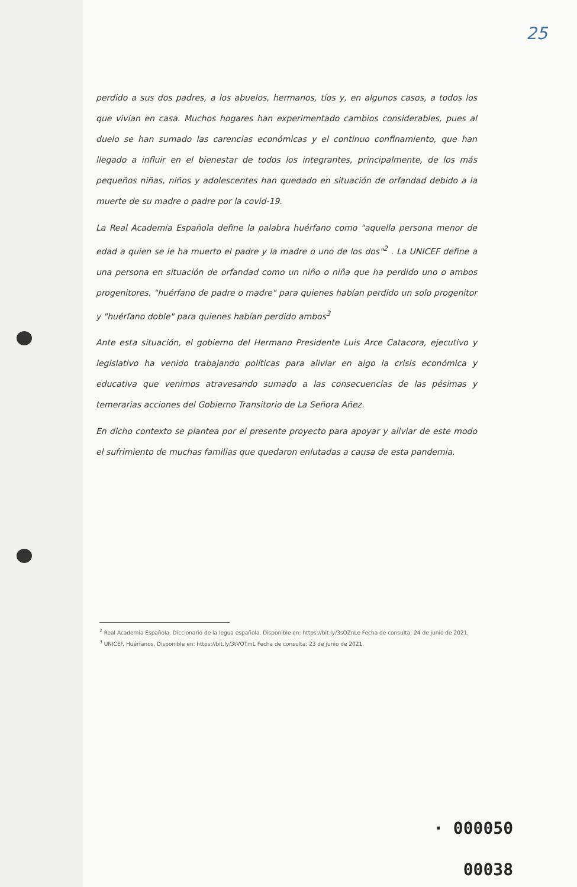25
perdido a sus dos padres, a los abuelos, hermanos, tíos y, en algunos casos, a todos los que vivían en casa. Muchos hogares han experimentado cambios considerables, pues al duelo se han sumado las carencias económicas y el continuo confinamiento, que han llegado a influir en el bienestar de todos los integrantes, principalmente, de los más pequeños niñas, niños y adolescentes han quedado en situación de orfandad debido a la muerte de su madre o padre por la covid-19.
La Real Academia Española define la palabra huérfano como "aquella persona menor de edad a quien se le ha muerto el padre y la madre o uno de los dos"<sup>2</sup> . La UNICEF define a una persona en situación de orfandad como un niño o niña que ha perdido uno o ambos progenitores. "huérfano de padre o madre" para quienes habían perdido un solo progenitor y "huérfano doble" para quienes habían perdido ambos<sup>3</sup>
Ante esta situación, el gobierno del Hermano Presidente Luis Arce Catacora, ejecutivo y legislativo ha venido trabajando políticas para aliviar en algo la crisis económica y educativa que venimos atravesando sumado a las consecuencias de las pésimas y temerarias acciones del Gobierno Transitorio de La Señora Añez.
En dicho contexto se plantea por el presente proyecto para apoyar y aliviar de este modo el sufrimiento de muchas familias que quedaron enlutadas a causa de esta pandemia.
<sup>2</sup> Real Academia Española. Diccionario de la legua española. Disponible en: https://bit.ly/3sOZnLe Fecha de consulta: 24 de junio de 2021.
<sup>3</sup> UNICEF. Huérfanos. Disponible en: https://bit.ly/3tVQTmL Fecha de consulta: 23 de junio de 2021.
· 000050
00038